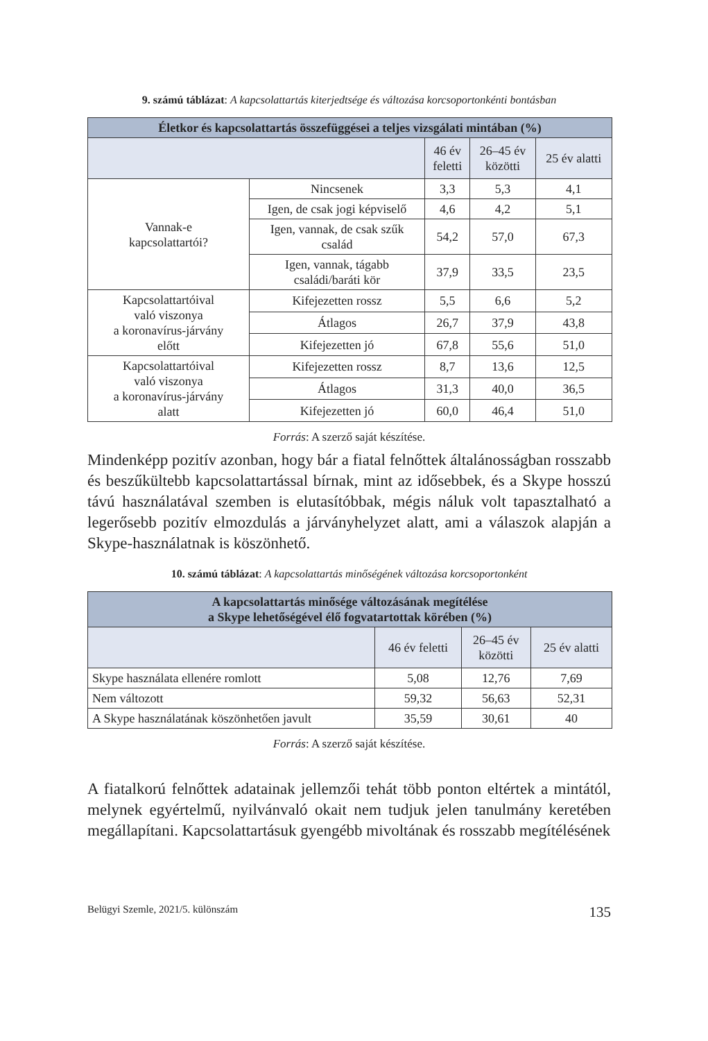9. számú táblázat: A kapcsolattartás kiterjedtsége és változása korcsoportonkénti bontásban
| Életkor és kapcsolattartás összefüggései a teljes vizsgálati mintában (%) | | | | |
| --- | --- | --- | --- | --- |
| | | 46 év feletti | 26–45 év közötti | 25 év alatti |
| Vannak-e kapcsolattartói? | Nincsenek | 3,3 | 5,3 | 4,1 |
| | Igen, de csak jogi képviselő | 4,6 | 4,2 | 5,1 |
| | Igen, vannak, de csak szűk család | 54,2 | 57,0 | 67,3 |
| | Igen, vannak, tágabb családi/baráti kör | 37,9 | 33,5 | 23,5 |
| Kapcsolattartóival való viszonya a koronavírus-járvány előtt | Kifejezetten rossz | 5,5 | 6,6 | 5,2 |
| | Átlagos | 26,7 | 37,9 | 43,8 |
| | Kifejezetten jó | 67,8 | 55,6 | 51,0 |
| Kapcsolattartóival való viszonya a koronavírus-járvány alatt | Kifejezetten rossz | 8,7 | 13,6 | 12,5 |
| | Átlagos | 31,3 | 40,0 | 36,5 |
| | Kifejezetten jó | 60,0 | 46,4 | 51,0 |
Forrás: A szerző saját készítése.
Mindenképp pozitív azonban, hogy bár a fiatal felnőttek általánosságban rosszabb és beszűkültebb kapcsolattartással bírnak, mint az idősebbek, és a Skype hosszú távú használatával szemben is elutasítóbbak, mégis náluk volt tapasztalható a legerősebb pozitív elmozdulás a járványhelyzet alatt, ami a válaszok alapján a Skype-használatnak is köszönhető.
10. számú táblázat: A kapcsolattartás minőségének változása korcsoportonként
| A kapcsolattartás minősége változásának megítélése a Skype lehetőségével élő fogvatartottak körében (%) | | | |
| --- | --- | --- | --- |
| | 46 év feletti | 26–45 év közötti | 25 év alatti |
| Skype használata ellenére romlott | 5,08 | 12,76 | 7,69 |
| Nem változott | 59,32 | 56,63 | 52,31 |
| A Skype használatának köszönhetően javult | 35,59 | 30,61 | 40 |
Forrás: A szerző saját készítése.
A fiatalkorú felnőttek adatainak jellemzői tehát több ponton eltértek a mintától, melynek egyértelmű, nyilvánvaló okait nem tudjuk jelen tanulmány keretében megállapítani. Kapcsolattartásuk gyengébb mivoltának és rosszabb megítélésének
Belügyi Szemle, 2021/5. különszám 135